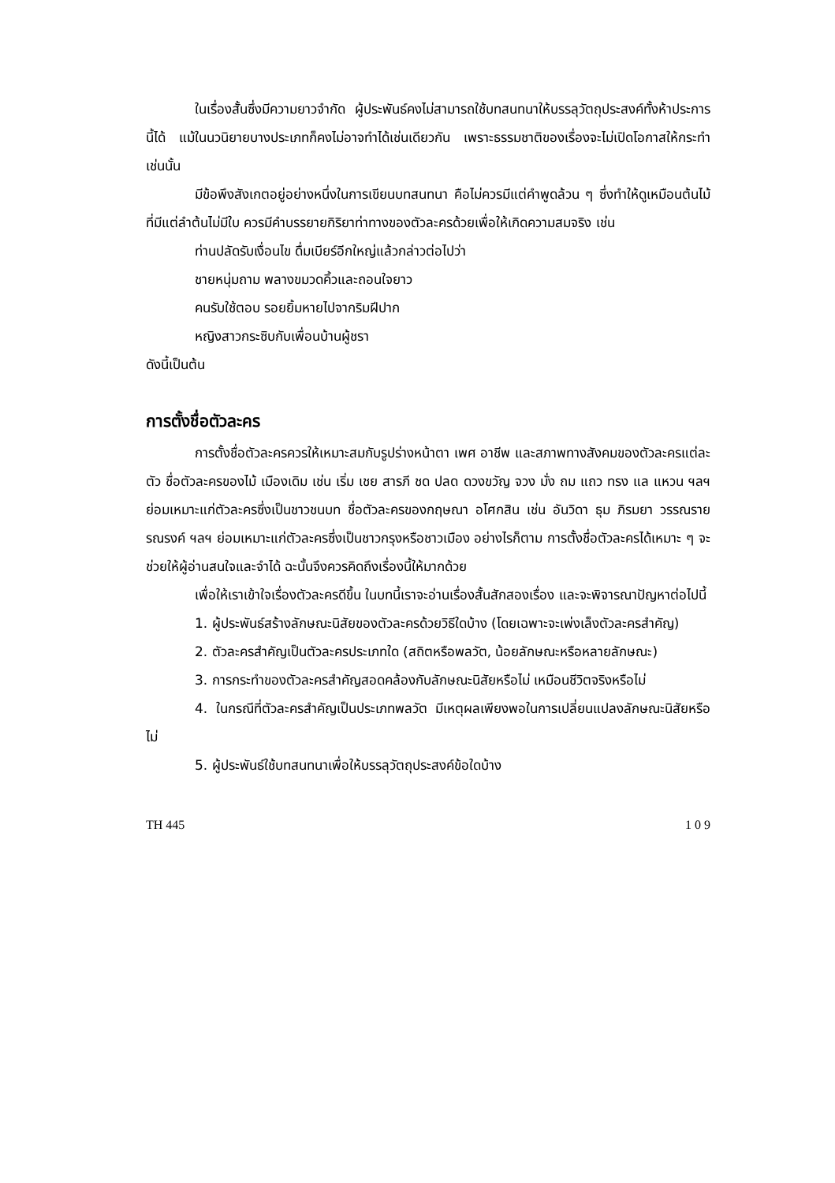ในเรื่องสั้นซึ่งมีความยาวจำกัด ผู้ประพันธ์คงไม่สามารถใช้บทสนทนาให้บรรลุวัตถุประสงค์ทั้งห้าประการนี้ได้ แม้ในนวนิยายบางประเภทก็คงไม่อาจทำได้เช่นเดียวกัน เพราะธรรมชาติของเรื่องจะไม่เปิดโอกาสให้กระทำเช่นนั้น
มีข้อพึงสังเกตอยู่อย่างหนึ่งในการเขียนบทสนทนา คือไม่ควรมีแต่คำพูดล้วน ๆ ซึ่งทำให้ดูเหมือนต้นไม้ที่มีแต่ลำต้นไม่มีใบ ควรมีคำบรรยายกิริยาท่าทางของตัวละครด้วยเพื่อให้เกิดความสมจริง เช่น
ท่านปลัดรับเงื่อนไข ดื่มเบียร์อีกใหญ่แล้วกล่าวต่อไปว่า
ชายหนุ่มถาม พลางขมวดคิ้วและถอนใจยาว
คนรับใช้ตอบ รอยยิ้มหายไปจากริมฝีปาก
หญิงสาวกระซิบกับเพื่อนบ้านผู้ชรา
ดังนี้เป็นต้น
การตั้งชื่อตัวละคร
การตั้งชื่อตัวละครควรให้เหมาะสมกับรูปร่างหน้าตา เพศ อาชีพ และสภาพทางสังคมของตัวละครแต่ละตัว ชื่อตัวละครของไม้ เมืองเดิม เช่น เริ่ม เชย สารภี ชด ปลด ดวงขวัญ จวง มั่ง ถม แถว ทรง แล แหวน ฯลฯ ย่อมเหมาะแก่ตัวละครซึ่งเป็นชาวชนบท ชื่อตัวละครของกฤษณา อโศกสิน เช่น อันวิดา ธุม ภิรมยา วรรณราย รณรงค์ ฯลฯ ย่อมเหมาะแก่ตัวละครซึ่งเป็นชาวกรุงหรือชาวเมือง อย่างไรก็ตาม การตั้งชื่อตัวละครได้เหมาะ ๆ จะช่วยให้ผู้อ่านสนใจและจำได้ ฉะนั้นจึงควรคิดถึงเรื่องนี้ให้มากด้วย
เพื่อให้เราเข้าใจเรื่องตัวละครดีขึ้น ในบทนี้เราจะอ่านเรื่องสั้นสักสองเรื่อง และจะพิจารณาปัญหาต่อไปนี้
1. ผู้ประพันธ์สร้างลักษณะนิสัยของตัวละครด้วยวิธีใดบ้าง (โดยเฉพาะจะเพ่งเล็งตัวละครสำคัญ)
2. ตัวละครสำคัญเป็นตัวละครประเภทใด (สถิตหรือพลวัต, น้อยลักษณะหรือหลายลักษณะ)
3. การกระทำของตัวละครสำคัญสอดคล้องกับลักษณะนิสัยหรือไม่ เหมือนชีวิตจริงหรือไม่
4. ในกรณีที่ตัวละครสำคัญเป็นประเภทพลวัต มีเหตุผลเพียงพอในการเปลี่ยนแปลงลักษณะนิสัยหรือไม่
5. ผู้ประพันธ์ใช้บทสนทนาเพื่อให้บรรลุวัตถุประสงค์ข้อใดบ้าง
TH 445 1 0 9